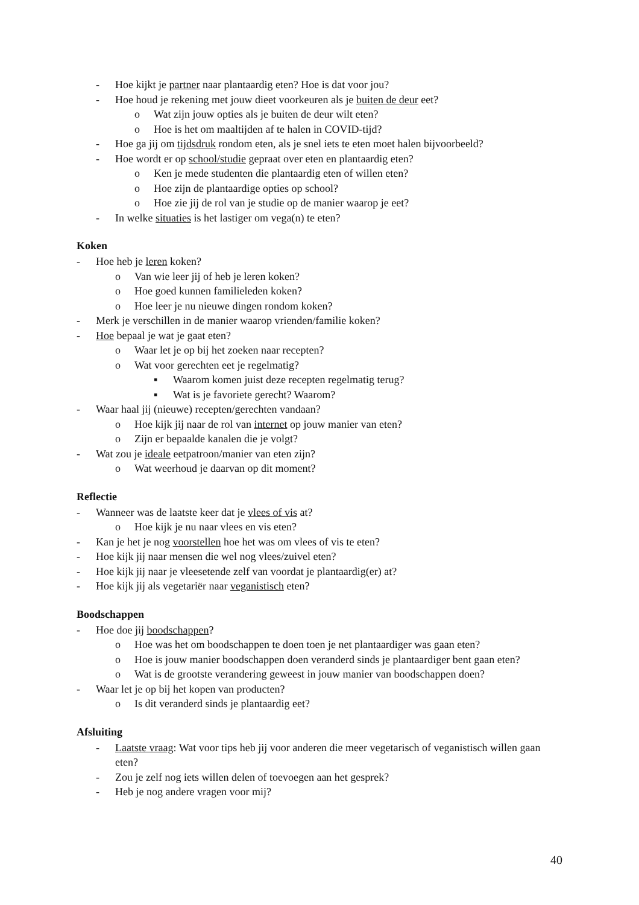- Hoe kijkt je partner naar plantaardig eten? Hoe is dat voor jou?
- Hoe houd je rekening met jouw dieet voorkeuren als je buiten de deur eet?
o Wat zijn jouw opties als je buiten de deur wilt eten?
o Hoe is het om maaltijden af te halen in COVID-tijd?
- Hoe ga jij om tijdsdruk rondom eten, als je snel iets te eten moet halen bijvoorbeeld?
- Hoe wordt er op school/studie gepraat over eten en plantaardig eten?
o Ken je mede studenten die plantaardig eten of willen eten?
o Hoe zijn de plantaardige opties op school?
o Hoe zie jij de rol van je studie op de manier waarop je eet?
- In welke situaties is het lastiger om vega(n) te eten?
Koken
- Hoe heb je leren koken?
o Van wie leer jij of heb je leren koken?
o Hoe goed kunnen familieleden koken?
o Hoe leer je nu nieuwe dingen rondom koken?
- Merk je verschillen in de manier waarop vrienden/familie koken?
- Hoe bepaal je wat je gaat eten?
o Waar let je op bij het zoeken naar recepten?
o Wat voor gerechten eet je regelmatig?
▪ Waarom komen juist deze recepten regelmatig terug?
▪ Wat is je favoriete gerecht? Waarom?
- Waar haal jij (nieuwe) recepten/gerechten vandaan?
o Hoe kijk jij naar de rol van internet op jouw manier van eten?
o Zijn er bepaalde kanalen die je volgt?
- Wat zou je ideale eetpatroon/manier van eten zijn?
o Wat weerhoud je daarvan op dit moment?
Reflectie
- Wanneer was de laatste keer dat je vlees of vis at?
o Hoe kijk je nu naar vlees en vis eten?
- Kan je het je nog voorstellen hoe het was om vlees of vis te eten?
- Hoe kijk jij naar mensen die wel nog vlees/zuivel eten?
- Hoe kijk jij naar je vleesetende zelf van voordat je plantaardig(er) at?
- Hoe kijk jij als vegetariër naar veganistisch eten?
Boodschappen
- Hoe doe jij boodschappen?
o Hoe was het om boodschappen te doen toen je net plantaardiger was gaan eten?
o Hoe is jouw manier boodschappen doen veranderd sinds je plantaardiger bent gaan eten?
o Wat is de grootste verandering geweest in jouw manier van boodschappen doen?
- Waar let je op bij het kopen van producten?
o Is dit veranderd sinds je plantaardig eet?
Afsluiting
- Laatste vraag: Wat voor tips heb jij voor anderen die meer vegetarisch of veganistisch willen gaan eten?
- Zou je zelf nog iets willen delen of toevoegen aan het gesprek?
- Heb je nog andere vragen voor mij?
40